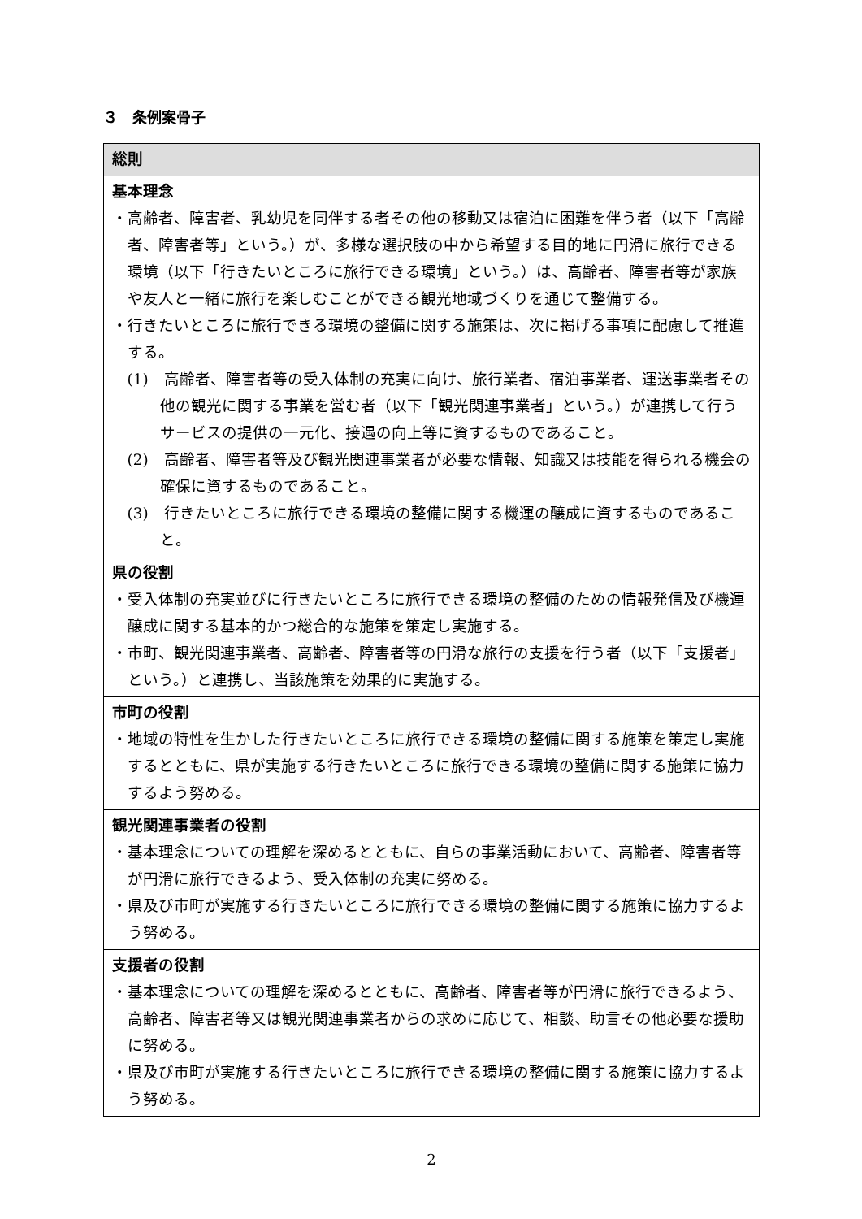３　条例案骨子
| 総則 |
| 基本理念 ・高齢者、障害者、乳幼児を同伴する者その他の移動又は宿泊に困難を伴う者（以下「高齢者、障害者等」という。）が、多様な選択肢の中から希望する目的地に円滑に旅行できる環境（以下「行きたいところに旅行できる環境」という。）は、高齢者、障害者等が家族や友人と一緒に旅行を楽しむことができる観光地域づくりを通じて整備する。 ・行きたいところに旅行できる環境の整備に関する施策は、次に掲げる事項に配慮して推進する。 (1) 高齢者、障害者等の受入体制の充実に向け、旅行業者、宿泊事業者、運送事業者その他の観光に関する事業を営む者（以下「観光関連事業者」という。）が連携して行うサービスの提供の一元化、接遇の向上等に資するものであること。 (2) 高齢者、障害者等及び観光関連事業者が必要な情報、知識又は技能を得られる機会の確保に資するものであること。 (3) 行きたいところに旅行できる環境の整備に関する機運の醸成に資するものであること。 |
| 県の役割 ・受入体制の充実並びに行きたいところに旅行できる環境の整備のための情報発信及び機運醸成に関する基本的かつ総合的な施策を策定し実施する。 ・市町、観光関連事業者、高齢者、障害者等の円滑な旅行の支援を行う者（以下「支援者」という。）と連携し、当該施策を効果的に実施する。 |
| 市町の役割 ・地域の特性を生かした行きたいところに旅行できる環境の整備に関する施策を策定し実施するとともに、県が実施する行きたいところに旅行できる環境の整備に関する施策に協力するよう努める。 |
| 観光関連事業者の役割 ・基本理念についての理解を深めるとともに、自らの事業活動において、高齢者、障害者等が円滑に旅行できるよう、受入体制の充実に努める。 ・県及び市町が実施する行きたいところに旅行できる環境の整備に関する施策に協力するよう努める。 |
| 支援者の役割 ・基本理念についての理解を深めるとともに、高齢者、障害者等が円滑に旅行できるよう、高齢者、障害者等又は観光関連事業者からの求めに応じて、相談、助言その他必要な援助に努める。 ・県及び市町が実施する行きたいところに旅行できる環境の整備に関する施策に協力するよう努める。 |
2